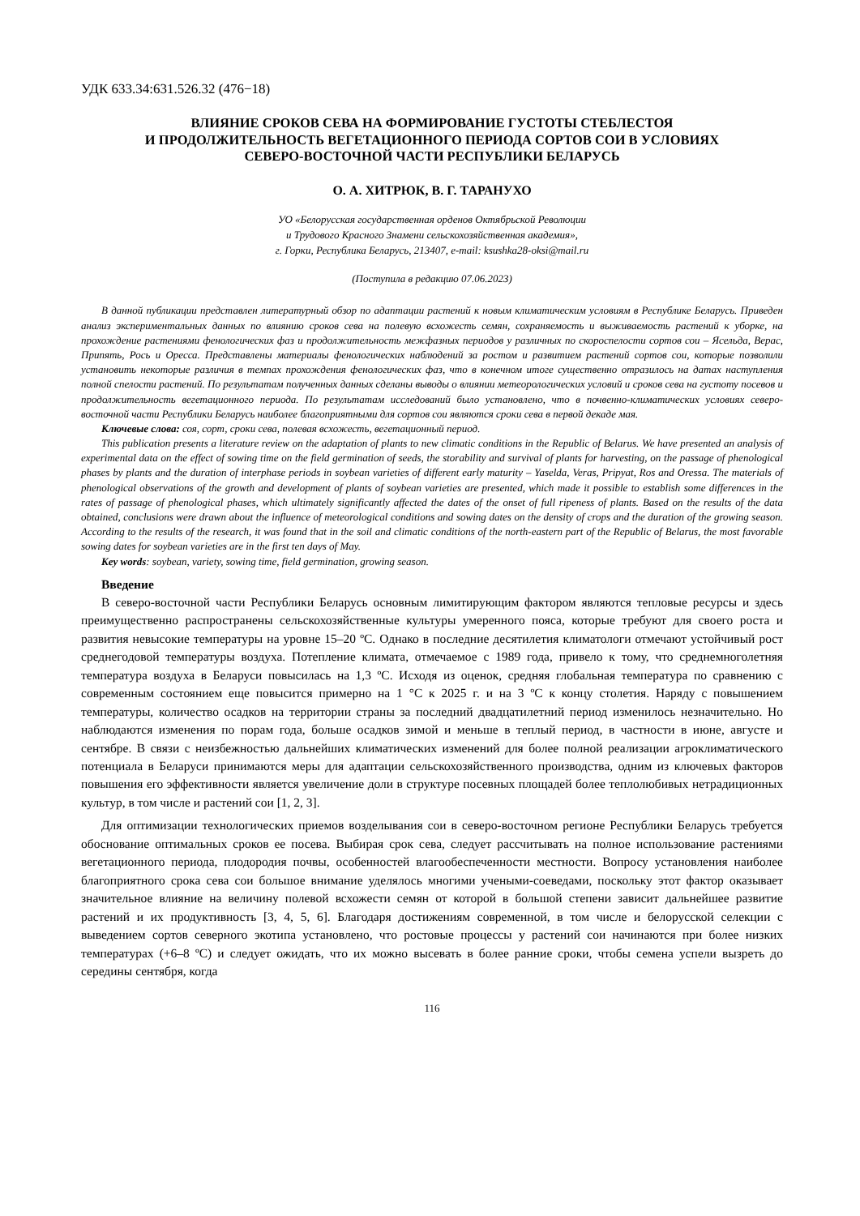УДК 633.34:631.526.32 (476−18)
ВЛИЯНИЕ СРОКОВ СЕВА НА ФОРМИРОВАНИЕ ГУСТОТЫ СТЕБЛЕСТОЯ
И ПРОДОЛЖИТЕЛЬНОСТЬ ВЕГЕТАЦИОННОГО ПЕРИОДА СОРТОВ СОИ В УСЛОВИЯХ
СЕВЕРО-ВОСТОЧНОЙ ЧАСТИ РЕСПУБЛИКИ БЕЛАРУСЬ
О. А. ХИТРЮК, В. Г. ТАРАНУХО
УО «Белорусская государственная орденов Октябрьской Революции
и Трудового Красного Знамени сельскохозяйственная академия»,
г. Горки, Республика Беларусь, 213407, e-mail: ksushka28-oksi@mail.ru
(Поступила в редакцию 07.06.2023)
В данной публикации представлен литературный обзор по адаптации растений к новым климатическим условиям в Республике Беларусь. Приведен анализ экспериментальных данных по влиянию сроков сева на полевую всхожесть семян, сохраняемость и выживаемость растений к уборке, на прохождение растениями фенологических фаз и продолжительность межфазных периодов у различных по скороспелости сортов сои – Ясельда, Верас, Припять, Рось и Оресса. Представлены материалы фенологических наблюдений за ростом и развитием растений сортов сои, которые позволили установить некоторые различия в темпах прохождения фенологических фаз, что в конечном итоге существенно отразилось на датах наступления полной спелости растений. По результатам полученных данных сделаны выводы о влиянии метеорологических условий и сроков сева на густоту посевов и продолжительность вегетационного периода. По результатам исследований было установлено, что в почвенно-климатических условиях северо-восточной части Республики Беларусь наиболее благоприятными для сортов сои являются сроки сева в первой декаде мая.
Ключевые слова: соя, сорт, сроки сева, полевая всхожесть, вегетационный период.
This publication presents a literature review on the adaptation of plants to new climatic conditions in the Republic of Belarus. We have presented an analysis of experimental data on the effect of sowing time on the field germination of seeds, the storability and survival of plants for harvesting, on the passage of phenological phases by plants and the duration of interphase periods in soybean varieties of different early maturity – Yaselda, Veras, Pripyat, Ros and Oressa. The materials of phenological observations of the growth and development of plants of soybean varieties are presented, which made it possible to establish some differences in the rates of passage of phenological phases, which ultimately significantly affected the dates of the onset of full ripeness of plants. Based on the results of the data obtained, conclusions were drawn about the influence of meteorological conditions and sowing dates on the density of crops and the duration of the growing season. According to the results of the research, it was found that in the soil and climatic conditions of the north-eastern part of the Republic of Belarus, the most favorable sowing dates for soybean varieties are in the first ten days of May.
Key words: soybean, variety, sowing time, field germination, growing season.
Введение
В северо-восточной части Республики Беларусь основным лимитирующим фактором являются тепловые ресурсы и здесь преимущественно распространены сельскохозяйственные культуры умеренного пояса, которые требуют для своего роста и развития невысокие температуры на уровне 15–20 ºС. Однако в последние десятилетия климатологи отмечают устойчивый рост среднегодовой температуры воздуха. Потепление климата, отмечаемое с 1989 года, привело к тому, что среднемноголетняя температура воздуха в Беларуси повысилась на 1,3 ºС. Исходя из оценок, средняя глобальная температура по сравнению с современным состоянием еще повысится примерно на 1 °С к 2025 г. и на 3 ºС к концу столетия. Наряду с повышением температуры, количество осадков на территории страны за последний двадцатилетний период изменилось незначительно. Но наблюдаются изменения по порам года, больше осадков зимой и меньше в теплый период, в частности в июне, августе и сентябре. В связи с неизбежностью дальнейших климатических изменений для более полной реализации агроклиматического потенциала в Беларуси принимаются меры для адаптации сельскохозяйственного производства, одним из ключевых факторов повышения его эффективности является увеличение доли в структуре посевных площадей более теплолюбивых нетрадиционных культур, в том числе и растений сои [1, 2, 3].
Для оптимизации технологических приемов возделывания сои в северо-восточном регионе Республики Беларусь требуется обоснование оптимальных сроков ее посева. Выбирая срок сева, следует рассчитывать на полное использование растениями вегетационного периода, плодородия почвы, особенностей влагообеспеченности местности. Вопросу установления наиболее благоприятного срока сева сои большое внимание уделялось многими учеными-соеведами, поскольку этот фактор оказывает значительное влияние на величину полевой всхожести семян от которой в большой степени зависит дальнейшее развитие растений и их продуктивность [3, 4, 5, 6]. Благодаря достижениям современной, в том числе и белорусской селекции с выведением сортов северного экотипа установлено, что ростовые процессы у растений сои начинаются при более низких температурах (+6–8 ºС) и следует ожидать, что их можно высевать в более ранние сроки, чтобы семена успели вызреть до середины сентября, когда
116